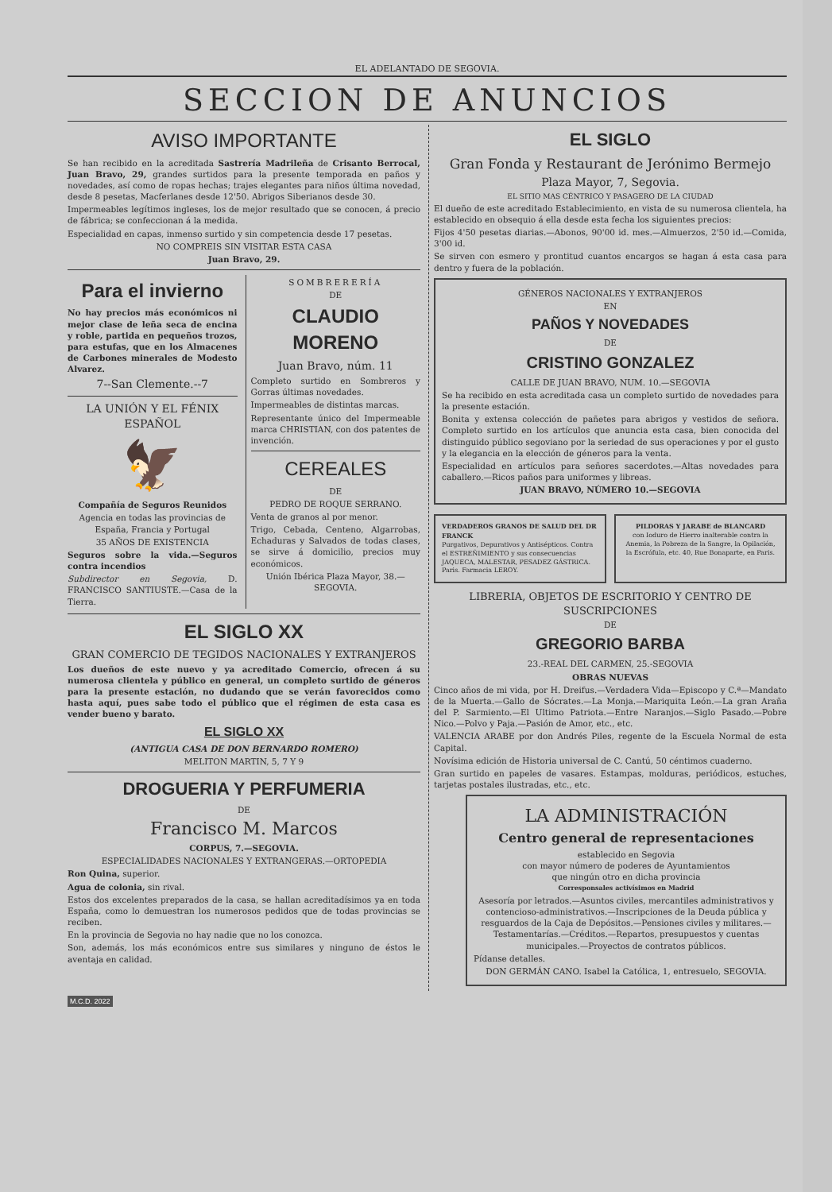EL ADELANTADO DE SEGOVIA.
SECCION DE ANUNCIOS
AVISO IMPORTANTE
Se han recibido en la acreditada Sastrería Madrileña de Crisanto Berrocal, Juan Bravo, 29, grandes surtidos para la presente temporada en paños y novedades, así como de ropas hechas; trajes elegantes para niños última novedad, desde 8 pesetas, Macferlanes desde 12'50. Abrigos Siberianos desde 30.
Impermeables legítimos ingleses, los de mejor resultado que se conocen, á precio de fábrica; se confeccionan á la medida.
Especialidad en capas, inmenso surtido y sin competencia desde 17 pesetas.
NO COMPREIS SIN VISITAR ESTA CASA
Juan Bravo, 29.
Para el invierno
No hay precios más económicos ni mejor clase de leña seca de encina y roble, partida en pequeños trozos, para estufas, que en los Almacenes de Carbones minerales de Modesto Alvarez.
7--San Clemente.--7
LA UNIÓN Y EL FÉNIX ESPAÑOL
🦅
Compañía de Seguros Reunidos
Agencia en todas las provincias de España, Francia y Portugal
35 AÑOS DE EXISTENCIA
Seguros sobre la vida.—Seguros contra incendios
Subdirector en Segovia, D. FRANCISCO SANTIUSTE.—Casa de la Tierra.
SOMBRERERÍA
DE
CLAUDIO MORENO
Juan Bravo, núm. 11
Completo surtido en Sombreros y Gorras últimas novedades.
Impermeables de distintas marcas.
Representante único del Impermeable marca CHRISTIAN, con dos patentes de invención.
CEREALES
DE
PEDRO DE ROQUE SERRANO.
Venta de granos al por menor.
Trigo, Cebada, Centeno, Algarrobas, Echaduras y Salvados de todas clases, se sirve á domicilio, precios muy económicos.
Unión Ibérica Plaza Mayor, 38.—SEGOVIA.
EL SIGLO XX
GRAN COMERCIO DE TEGIDOS NACIONALES Y EXTRANJEROS
Los dueños de este nuevo y ya acreditado Comercio, ofrecen á su numerosa clientela y público en general, un completo surtido de géneros para la presente estación, no dudando que se verán favorecidos como hasta aquí, pues sabe todo el público que el régimen de esta casa es vender bueno y barato.
EL SIGLO XX
(ANTIGUA CASA DE DON BERNARDO ROMERO)
MELITON MARTIN, 5, 7 Y 9
DROGUERIA Y PERFUMERIA
DE
Francisco M. Marcos
CORPUS, 7.—SEGOVIA.
ESPECIALIDADES NACIONALES Y EXTRANGERAS.—ORTOPEDIA
Ron Quina, superior.
Agua de colonia, sin rival.
Estos dos excelentes preparados de la casa, se hallan acreditadísimos ya en toda España, como lo demuestran los numerosos pedidos que de todas provincias se reciben.
En la provincia de Segovia no hay nadie que no los conozca.
Son, además, los más económicos entre sus similares y ninguno de éstos le aventaja en calidad.
EL SIGLO
Gran Fonda y Restaurant de Jerónimo Bermejo
Plaza Mayor, 7, Segovia.
EL SITIO MAS CÉNTRICO Y PASAGERO DE LA CIUDAD
El dueño de este acreditado Establecimiento, en vista de su numerosa clientela, ha establecido en obsequio á ella desde esta fecha los siguientes precios:
Fijos 4'50 pesetas diarias.—Abonos, 90'00 id. mes.—Almuerzos, 2'50 id.—Comida, 3'00 id.
Se sirven con esmero y prontitud cuantos encargos se hagan á esta casa para dentro y fuera de la población.
GÉNEROS NACIONALES Y EXTRANJEROS
EN
PAÑOS Y NOVEDADES
DE
CRISTINO GONZALEZ
CALLE DE JUAN BRAVO, NUM. 10.—SEGOVIA
Se ha recibido en esta acreditada casa un completo surtido de novedades para la presente estación.
Bonita y extensa colección de pañetes para abrigos y vestidos de señora. Completo surtido en los artículos que anuncia esta casa, bien conocida del distinguido público segoviano por la seriedad de sus operaciones y por el gusto y la elegancia en la elección de géneros para la venta.
Especialidad en artículos para señores sacerdotes.—Altas novedades para caballero.—Ricos paños para uniformes y libreas.
JUAN BRAVO, NÚMERO 10.—SEGOVIA
VERDADEROS GRANOS DE SALUD DEL DR FRANCK
Purgativos, Depurativos y Antisépticos. Contra el ESTREÑIMIENTO y sus consecuencias JAQUECA, MALESTAR, PESADEZ GÁSTRICA. Paris. Farmacia LEROY.
PILDORAS Y JARABE de BLANCARD
con Ioduro de Hierro inalterable contra la Anemia, la Pobreza de la Sangre, la Opilación, la Escrófula, etc. 40, Rue Bonaparte, en Paris.
LIBRERIA, OBJETOS DE ESCRITORIO Y CENTRO DE SUSCRIPCIONES
DE
GREGORIO BARBA
23.-REAL DEL CARMEN, 25.-SEGOVIA
OBRAS NUEVAS
Cinco años de mi vida, por H. Dreifus.—Verdadera Vida—Episcopo y C.ª—Mandato de la Muerta.—Gallo de Sócrates.—La Monja.—Mariquita León.—La gran Araña del P. Sarmiento.—El Ultimo Patriota.—Entre Naranjos.—Siglo Pasado.—Pobre Nico.—Polvo y Paja.—Pasión de Amor, etc., etc.
VALENCIA ARABE por don Andrés Piles, regente de la Escuela Normal de esta Capital.
Novísima edición de Historia universal de C. Cantú, 50 céntimos cuaderno.
Gran surtido en papeles de vasares. Estampas, molduras, periódicos, estuches, tarjetas postales ilustradas, etc., etc.
LA ADMINISTRACIÓN
Centro general de representaciones
establecido en Segovia
con mayor número de poderes de Ayuntamientos
que ningún otro en dicha provincia
Corresponsales activísimos en Madrid
Asesoría por letrados.—Asuntos civiles, mercantiles administrativos y contencioso-administrativos.—Inscripciones de la Deuda pública y resguardos de la Caja de Depósitos.—Pensiones civiles y militares.—Testamentarías.—Créditos.—Repartos, presupuestos y cuentas municipales.—Proyectos de contratos públicos.
Pídanse detalles.
DON GERMÁN CANO. Isabel la Católica, 1, entresuelo, SEGOVIA.
M.C.D. 2022